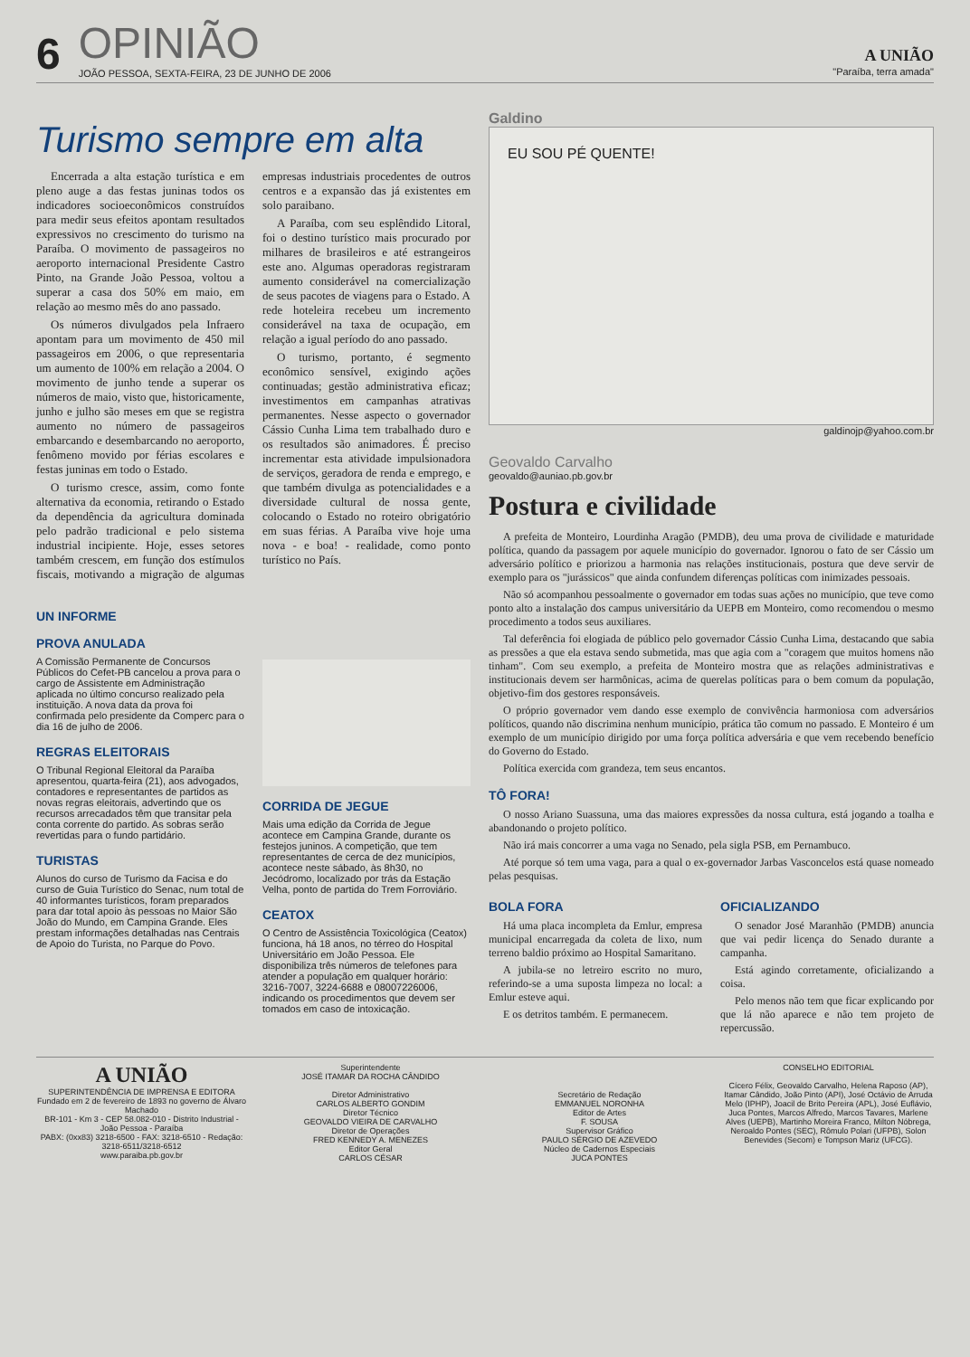6
OPINIÃO
JOÃO PESSOA, SEXTA-FEIRA, 23 DE JUNHO DE 2006
A UNIÃO
"Paraíba, terra amada"
Turismo sempre em alta
Encerrada a alta estação turística e em pleno auge a das festas juninas todos os indicadores socioeconômicos construídos para medir seus efeitos apontam resultados expressivos no crescimento do turismo na Paraíba. O movimento de passageiros no aeroporto internacional Presidente Castro Pinto, na Grande João Pessoa, voltou a superar a casa dos 50% em maio, em relação ao mesmo mês do ano passado.
Os números divulgados pela Infraero apontam para um movimento de 450 mil passageiros em 2006, o que representaria um aumento de 100% em relação a 2004. O movimento de junho tende a superar os números de maio, visto que, historicamente, junho e julho são meses em que se registra aumento no número de passageiros embarcando e desembarcando no aeroporto, fenômeno movido por férias escolares e festas juninas em todo o Estado.
O turismo cresce, assim, como fonte alternativa da economia, retirando o Estado da dependência da agricultura dominada pelo padrão tradicional e pelo sistema industrial incipiente. Hoje, esses setores também crescem, em função dos estímulos fiscais, motivando a migração de algumas empresas industriais procedentes de outros centros e a expansão das já existentes em solo paraibano.
A Paraíba, com seu esplêndido Litoral, foi o destino turístico mais procurado por milhares de brasileiros e até estrangeiros este ano. Algumas operadoras registraram aumento considerável na comercialização de seus pacotes de viagens para o Estado. A rede hoteleira recebeu um incremento considerável na taxa de ocupação, em relação a igual período do ano passado.
O turismo, portanto, é segmento econômico sensível, exigindo ações continuadas; gestão administrativa eficaz; investimentos em campanhas atrativas permanentes. Nesse aspecto o governador Cássio Cunha Lima tem trabalhado duro e os resultados são animadores. É preciso incrementar esta atividade impulsionadora de serviços, geradora de renda e emprego, e que também divulga as potencialidades e a diversidade cultural de nossa gente, colocando o Estado no roteiro obrigatório em suas férias. A Paraíba vive hoje uma nova - e boa! - realidade, como ponto turístico no País.
UN INFORME
PROVA ANULADA
A Comissão Permanente de Concursos Públicos do Cefet-PB cancelou a prova para o cargo de Assistente em Administração aplicada no último concurso realizado pela instituição. A nova data da prova foi confirmada pelo presidente da Comperc para o dia 16 de julho de 2006.
REGRAS ELEITORAIS
O Tribunal Regional Eleitoral da Paraíba apresentou, quarta-feira (21), aos advogados, contadores e representantes de partidos as novas regras eleitorais, advertindo que os recursos arrecadados têm que transitar pela conta corrente do partido. As sobras serão revertidas para o fundo partidário.
TURISTAS
Alunos do curso de Turismo da Facisa e do curso de Guia Turístico do Senac, num total de 40 informantes turísticos, foram preparados para dar total apoio às pessoas no Maior São João do Mundo, em Campina Grande. Eles prestam informações detalhadas nas Centrais de Apoio do Turista, no Parque do Povo.
CORRIDA DE JEGUE
Mais uma edição da Corrida de Jegue acontece em Campina Grande, durante os festejos juninos. A competição, que tem representantes de cerca de dez municípios, acontece neste sábado, às 8h30, no Jecódromo, localizado por trás da Estação Velha, ponto de partida do Trem Forroviário.
CEATOX
O Centro de Assistência Toxicológica (Ceatox) funciona, há 18 anos, no térreo do Hospital Universitário em João Pessoa. Ele disponibiliza três números de telefones para atender a população em qualquer horário: 3216-7007, 3224-6688 e 08007226006, indicando os procedimentos que devem ser tomados em caso de intoxicação.
Galdino
EU SOU PÉ QUENTE!
galdinojp@yahoo.com.br
Geovaldo Carvalho
geovaldo@auniao.pb.gov.br
Postura e civilidade
A prefeita de Monteiro, Lourdinha Aragão (PMDB), deu uma prova de civilidade e maturidade política, quando da passagem por aquele município do governador. Ignorou o fato de ser Cássio um adversário político e priorizou a harmonia nas relações institucionais, postura que deve servir de exemplo para os "jurássicos" que ainda confundem diferenças políticas com inimizades pessoais.
Não só acompanhou pessoalmente o governador em todas suas ações no município, que teve como ponto alto a instalação dos campus universitário da UEPB em Monteiro, como recomendou o mesmo procedimento a todos seus auxiliares.
Tal deferência foi elogiada de público pelo governador Cássio Cunha Lima, destacando que sabia as pressões a que ela estava sendo submetida, mas que agia com a "coragem que muitos homens não tinham". Com seu exemplo, a prefeita de Monteiro mostra que as relações administrativas e institucionais devem ser harmônicas, acima de querelas políticas para o bem comum da população, objetivo-fim dos gestores responsáveis.
O próprio governador vem dando esse exemplo de convivência harmoniosa com adversários políticos, quando não discrimina nenhum município, prática tão comum no passado. E Monteiro é um exemplo de um município dirigido por uma força política adversária e que vem recebendo benefício do Governo do Estado.
Política exercida com grandeza, tem seus encantos.
TÔ FORA!
O nosso Ariano Suassuna, uma das maiores expressões da nossa cultura, está jogando a toalha e abandonando o projeto político.
Não irá mais concorrer a uma vaga no Senado, pela sigla PSB, em Pernambuco.
Até porque só tem uma vaga, para a qual o ex-governador Jarbas Vasconcelos está quase nomeado pelas pesquisas.
BOLA FORA
Há uma placa incompleta da Emlur, empresa municipal encarregada da coleta de lixo, num terreno baldio próximo ao Hospital Samaritano.
A jubila-se no letreiro escrito no muro, referindo-se a uma suposta limpeza no local: a Emlur esteve aqui.
E os detritos também. E permanecem.
OFICIALIZANDO
O senador José Maranhão (PMDB) anuncia que vai pedir licença do Senado durante a campanha.
Está agindo corretamente, oficializando a coisa.
Pelo menos não tem que ficar explicando por que lá não aparece e não tem projeto de repercussão.
A UNIÃO
SUPERINTENDÊNCIA DE IMPRENSA E EDITORA
Fundado em 2 de fevereiro de 1893 no governo de Álvaro Machado
BR-101 - Km 3 - CEP 58.082-010 - Distrito Industrial - João Pessoa - Paraíba
PABX: (0xx83) 3218-6500 - FAX: 3218-6510 - Redação: 3218-6511/3218-6512
www.paraiba.pb.gov.br
Superintendente
JOSÉ ITAMAR DA ROCHA CÂNDIDO
Diretor Administrativo
CARLOS ALBERTO GONDIM
Diretor Técnico
GEOVALDO VIEIRA DE CARVALHO
Diretor de Operações
FRED KENNEDY A. MENEZES
Editor Geral
CARLOS CÉSAR
Secretário de Redação
EMMANUEL NORONHA
Editor de Artes
F. SOUSA
Supervisor Gráfico
PAULO SÉRGIO DE AZEVEDO
Núcleo de Cadernos Especiais
JUCA PONTES
CONSELHO EDITORIAL
Cícero Félix, Geovaldo Carvalho, Helena Raposo (AP), Itamar Cândido, João Pinto (API), José Octávio de Arruda Melo (IPHP), Joacil de Brito Pereira (APL), José Euflávio, Juca Pontes, Marcos Alfredo, Marcos Tavares, Marlene Alves (UEPB), Martinho Moreira Franco, Milton Nóbrega, Neroaldo Pontes (SEC), Rômulo Polari (UFPB), Solon Benevides (Secom) e Tompson Mariz (UFCG).